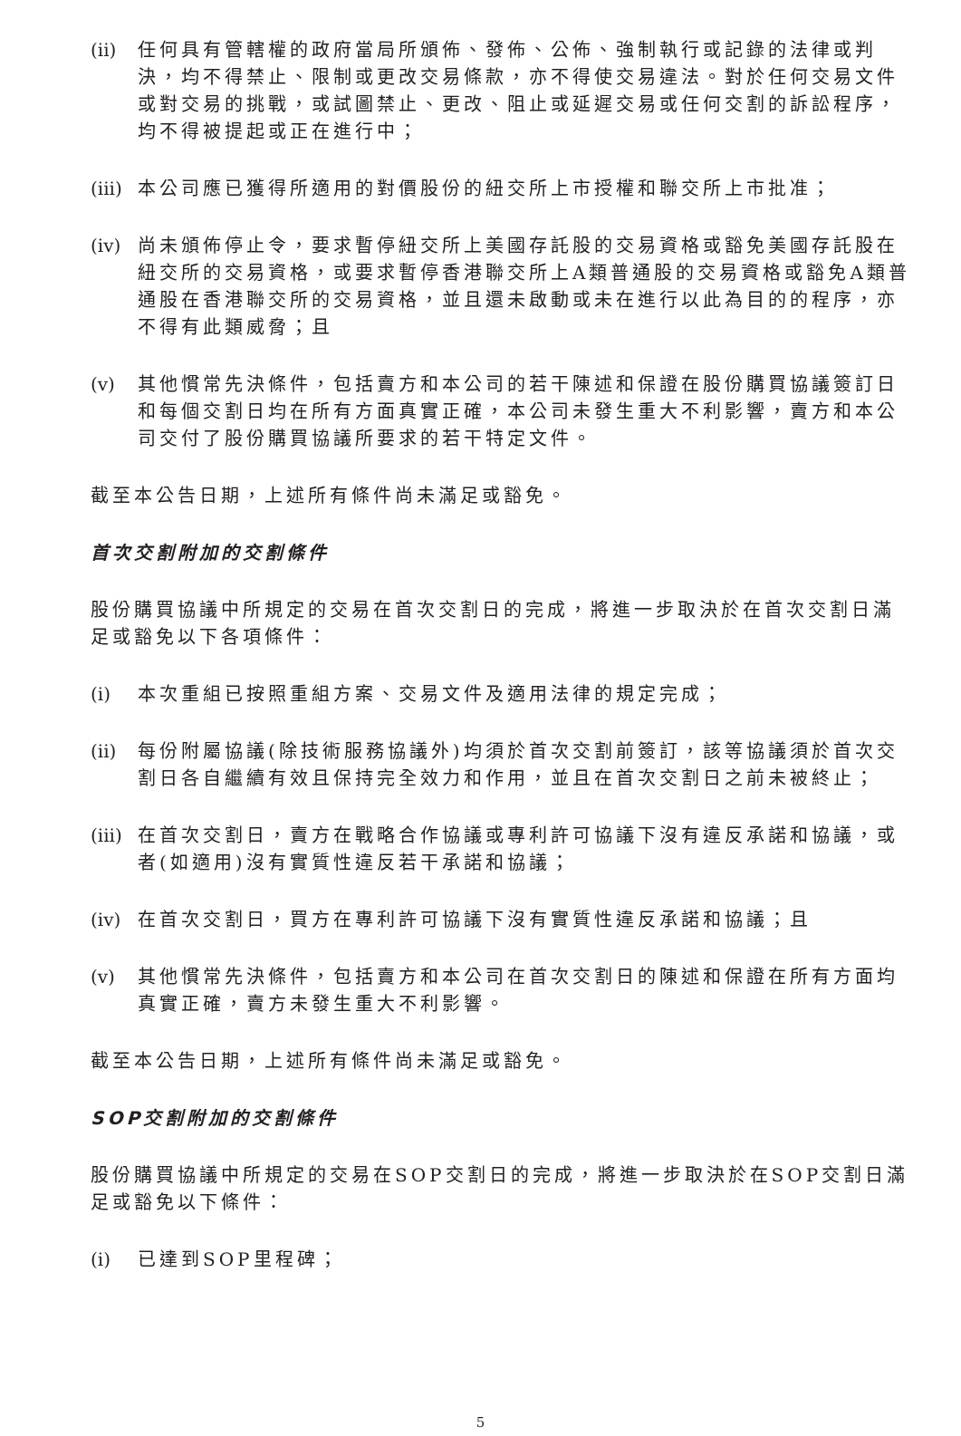(ii) 任何具有管轄權的政府當局所頒佈、發佈、公佈、強制執行或記錄的法律或判決，均不得禁止、限制或更改交易條款，亦不得使交易違法。對於任何交易文件或對交易的挑戰，或試圖禁止、更改、阻止或延遲交易或任何交割的訴訟程序，均不得被提起或正在進行中；
(iii) 本公司應已獲得所適用的對價股份的紐交所上市授權和聯交所上市批准；
(iv) 尚未頒佈停止令，要求暫停紐交所上美國存託股的交易資格或豁免美國存託股在紐交所的交易資格，或要求暫停香港聯交所上A類普通股的交易資格或豁免A類普通股在香港聯交所的交易資格，並且還未啟動或未在進行以此為目的的程序，亦不得有此類威脅；且
(v) 其他慣常先決條件，包括賣方和本公司的若干陳述和保證在股份購買協議簽訂日和每個交割日均在所有方面真實正確，本公司未發生重大不利影響，賣方和本公司交付了股份購買協議所要求的若干特定文件。
截至本公告日期，上述所有條件尚未滿足或豁免。
首次交割附加的交割條件
股份購買協議中所規定的交易在首次交割日的完成，將進一步取決於在首次交割日滿足或豁免以下各項條件：
(i) 本次重組已按照重組方案、交易文件及適用法律的規定完成；
(ii) 每份附屬協議(除技術服務協議外)均須於首次交割前簽訂，該等協議須於首次交割日各自繼續有效且保持完全效力和作用，並且在首次交割日之前未被終止；
(iii) 在首次交割日，賣方在戰略合作協議或專利許可協議下沒有違反承諾和協議，或者(如適用)沒有實質性違反若干承諾和協議；
(iv) 在首次交割日，買方在專利許可協議下沒有實質性違反承諾和協議；且
(v) 其他慣常先決條件，包括賣方和本公司在首次交割日的陳述和保證在所有方面均真實正確，賣方未發生重大不利影響。
截至本公告日期，上述所有條件尚未滿足或豁免。
SOP交割附加的交割條件
股份購買協議中所規定的交易在SOP交割日的完成，將進一步取決於在SOP交割日滿足或豁免以下條件：
(i) 已達到SOP里程碑；
5